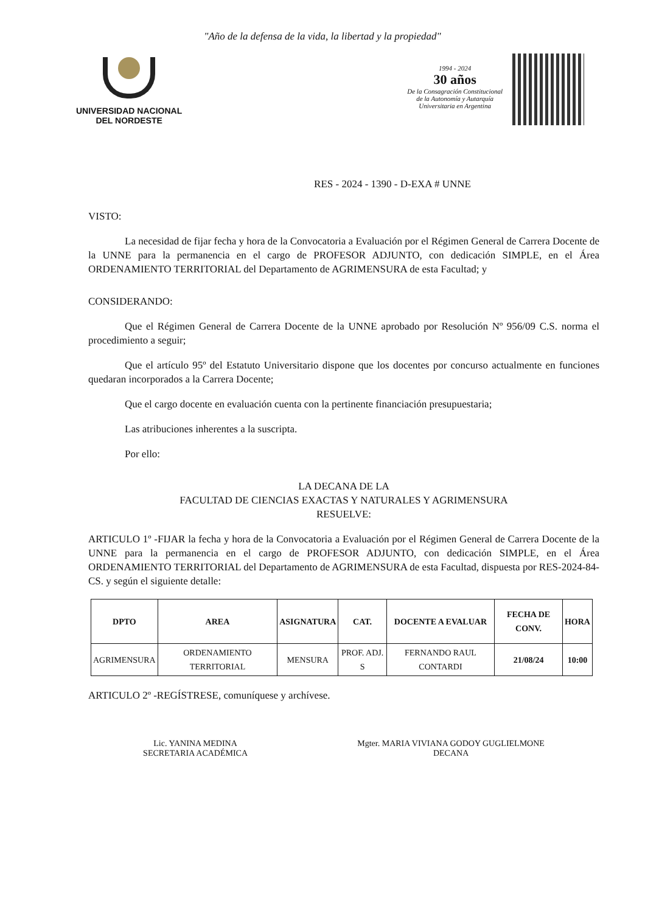"Año de la defensa de la vida, la libertad y la propiedad"
UNIVERSIDAD NACIONAL
DEL NORDESTE
1994 - 2024
30 años
De la Consagración Constitucional
de la Autonomía y Autarquía
Universitaria en Argentina
RES - 2024 - 1390 - D-EXA # UNNE
VISTO:
La necesidad de fijar fecha y hora de la Convocatoria a Evaluación por el Régimen General de Carrera Docente de la UNNE para la permanencia en el cargo de PROFESOR ADJUNTO, con dedicación SIMPLE, en el Área ORDENAMIENTO TERRITORIAL del Departamento de AGRIMENSURA de esta Facultad; y
CONSIDERANDO:
Que el Régimen General de Carrera Docente de la UNNE aprobado por Resolución Nº 956/09 C.S. norma el procedimiento a seguir;
Que el artículo 95º del Estatuto Universitario dispone que los docentes por concurso actualmente en funciones quedaran incorporados a la Carrera Docente;
Que el cargo docente en evaluación cuenta con la pertinente financiación presupuestaria;
Las atribuciones inherentes a la suscripta.
Por ello:
LA DECANA DE LA
FACULTAD DE CIENCIAS EXACTAS Y NATURALES Y AGRIMENSURA
RESUELVE:
ARTICULO 1º -FIJAR la fecha y hora de la Convocatoria a Evaluación por el Régimen General de Carrera Docente de la UNNE para la permanencia en el cargo de PROFESOR ADJUNTO, con dedicación SIMPLE, en el Área ORDENAMIENTO TERRITORIAL del Departamento de AGRIMENSURA de esta Facultad, dispuesta por RES-2024-84-CS. y según el siguiente detalle:
| DPTO | AREA | ASIGNATURA | CAT. | DOCENTE A EVALUAR | FECHA DE CONV. | HORA |
| --- | --- | --- | --- | --- | --- | --- |
| AGRIMENSURA | ORDENAMIENTO TERRITORIAL | MENSURA | PROF. ADJ. S | FERNANDO RAUL CONTARDI | 21/08/24 | 10:00 |
ARTICULO 2º -REGÍSTRESE, comuníquese y archívese.
Lic. YANINA MEDINA
SECRETARIA ACADÉMICA
Mgter. MARIA VIVIANA GODOY GUGLIELMONE
DECANA